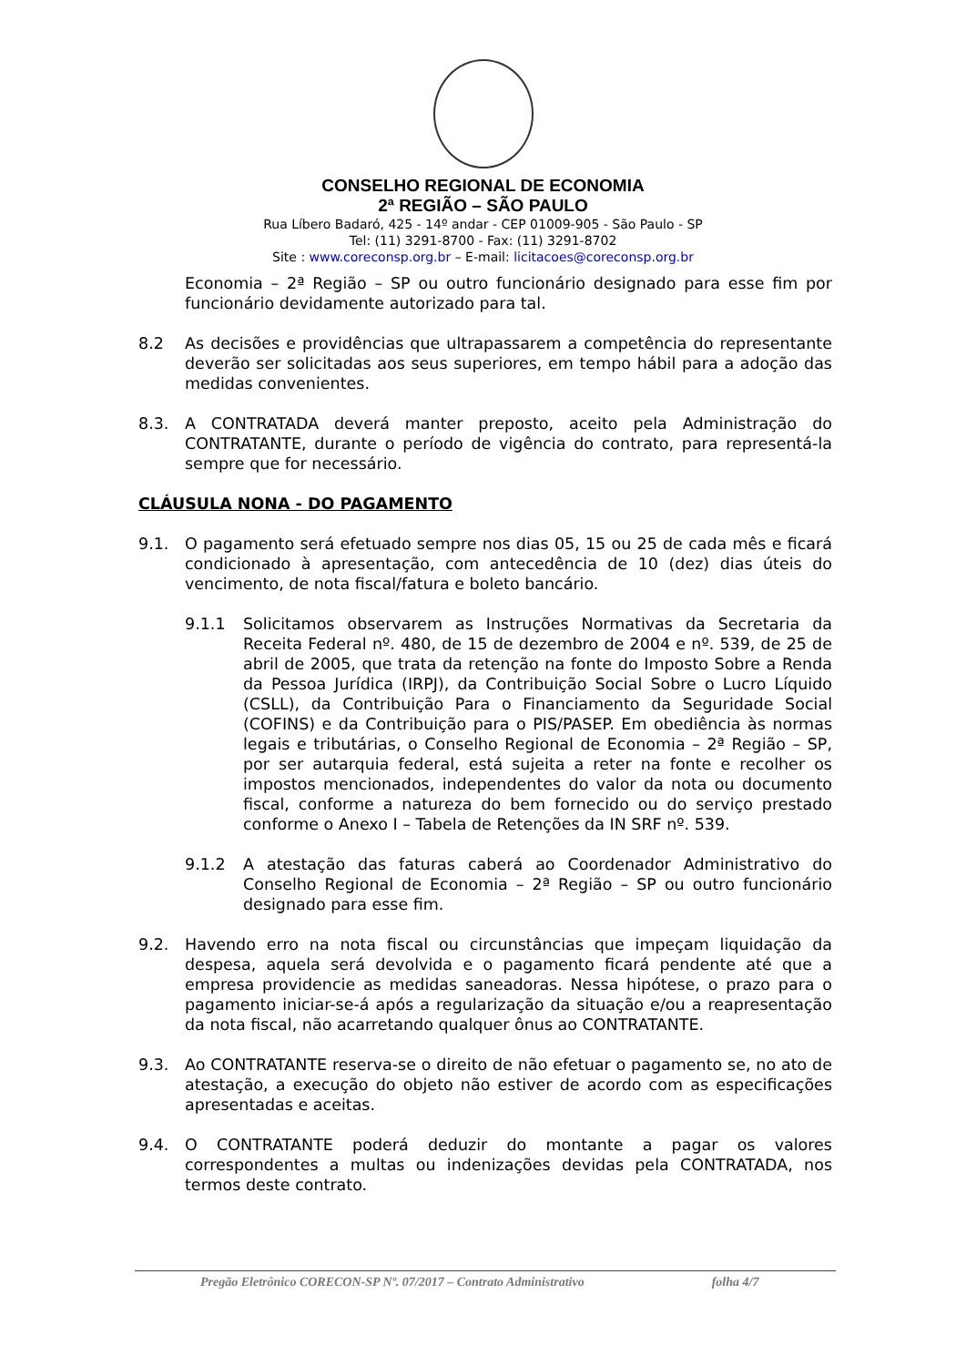CONSELHO REGIONAL DE ECONOMIA
2ª REGIÃO – SÃO PAULO
Rua Líbero Badaró, 425 - 14º andar - CEP 01009-905 - São Paulo - SP
Tel: (11) 3291-8700 - Fax: (11) 3291-8702
Site : www.coreconsp.org.br – E-mail: licitacoes@coreconsp.org.br
Economia – 2ª Região – SP ou outro funcionário designado para esse fim por funcionário devidamente autorizado para tal.
8.2 As decisões e providências que ultrapassarem a competência do representante deverão ser solicitadas aos seus superiores, em tempo hábil para a adoção das medidas convenientes.
8.3. A CONTRATADA deverá manter preposto, aceito pela Administração do CONTRATANTE, durante o período de vigência do contrato, para representá-la sempre que for necessário.
CLÁUSULA NONA - DO PAGAMENTO
9.1. O pagamento será efetuado sempre nos dias 05, 15 ou 25 de cada mês e ficará condicionado à apresentação, com antecedência de 10 (dez) dias úteis do vencimento, de nota fiscal/fatura e boleto bancário.
9.1.1 Solicitamos observarem as Instruções Normativas da Secretaria da Receita Federal nº. 480, de 15 de dezembro de 2004 e nº. 539, de 25 de abril de 2005, que trata da retenção na fonte do Imposto Sobre a Renda da Pessoa Jurídica (IRPJ), da Contribuição Social Sobre o Lucro Líquido (CSLL), da Contribuição Para o Financiamento da Seguridade Social (COFINS) e da Contribuição para o PIS/PASEP. Em obediência às normas legais e tributárias, o Conselho Regional de Economia – 2ª Região – SP, por ser autarquia federal, está sujeita a reter na fonte e recolher os impostos mencionados, independentes do valor da nota ou documento fiscal, conforme a natureza do bem fornecido ou do serviço prestado conforme o Anexo I – Tabela de Retenções da IN SRF nº. 539.
9.1.2 A atestação das faturas caberá ao Coordenador Administrativo do Conselho Regional de Economia – 2ª Região – SP ou outro funcionário designado para esse fim.
9.2. Havendo erro na nota fiscal ou circunstâncias que impeçam liquidação da despesa, aquela será devolvida e o pagamento ficará pendente até que a empresa providencie as medidas saneadoras. Nessa hipótese, o prazo para o pagamento iniciar-se-á após a regularização da situação e/ou a reapresentação da nota fiscal, não acarretando qualquer ônus ao CONTRATANTE.
9.3. Ao CONTRATANTE reserva-se o direito de não efetuar o pagamento se, no ato de atestação, a execução do objeto não estiver de acordo com as especificações apresentadas e aceitas.
9.4. O CONTRATANTE poderá deduzir do montante a pagar os valores correspondentes a multas ou indenizações devidas pela CONTRATADA, nos termos deste contrato.
Pregão Eletrônico CORECON-SP Nº. 07/2017 – Contrato Administrativo folha 4/7